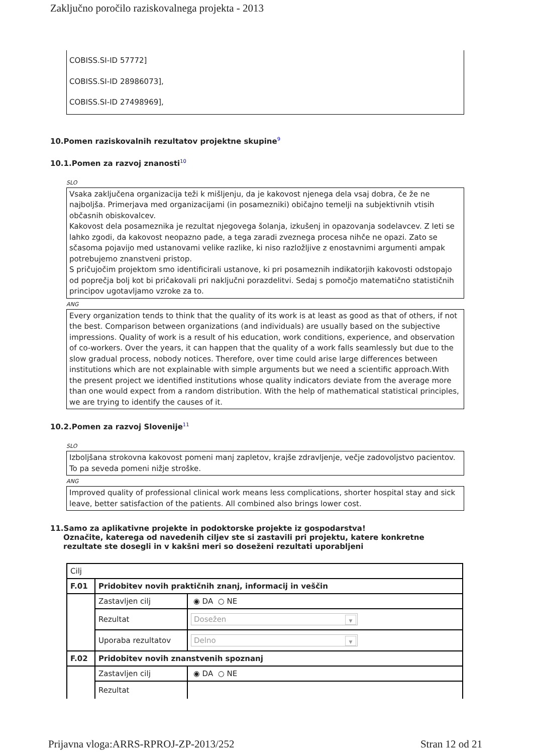Zaključno poročilo raziskovalnega projekta - 2013
COBISS.SI-ID 57772]
COBISS.SI-ID 28986073],
COBISS.SI-ID 27498969],
10.Pomen raziskovalnih rezultatov projektne skupine<sup>9</sup>
10.1.Pomen za razvoj znanosti<sup>10</sup>
SLO
Vsaka zaključena organizacija teži k mišljenju, da je kakovost njenega dela vsaj dobra, če že ne najboljša. Primerjava med organizacijami (in posamezniki) običajno temelji na subjektivnih vtisih občasnih obiskovalcev.
Kakovost dela posameznika je rezultat njegovega šolanja, izkušenj in opazovanja sodelavcev. Z leti se lahko zgodi, da kakovost neopazno pade, a tega zaradi zveznega procesa nihče ne opazi. Zato se sčasoma pojavijo med ustanovami velike razlike, ki niso razložljive z enostavnimi argumenti ampak potrebujemo znanstveni pristop.
S pričujočim projektom smo identificirali ustanove, ki pri posameznih indikatorjih kakovosti odstopajo od poprečja bolj kot bi pričakovali pri naključni porazdelitvi. Sedaj s pomočjo matematično statističnih principov ugotavljamo vzroke za to.
ANG
Every organization tends to think that the quality of its work is at least as good as that of others, if not the best. Comparison between organizations (and individuals) are usually based on the subjective impressions. Quality of work is a result of his education, work conditions, experience, and observation of co-workers. Over the years, it can happen that the quality of a work falls seamlessly but due to the slow gradual process, nobody notices. Therefore, over time could arise large differences between institutions which are not explainable with simple arguments but we need a scientific approach.With the present project we identified institutions whose quality indicators deviate from the average more than one would expect from a random distribution. With the help of mathematical statistical principles, we are trying to identify the causes of it.
10.2.Pomen za razvoj Slovenije<sup>11</sup>
SLO
Izboljšana strokovna kakovost pomeni manj zapletov, krajše zdravljenje, večje zadovoljstvo pacientov. To pa seveda pomeni nižje stroške.
ANG
Improved quality of professional clinical work means less complications, shorter hospital stay and sick leave, better satisfaction of the patients. All combined also brings lower cost.
11.Samo za aplikativne projekte in podoktorske projekte iz gospodarstva!
Označite, katerega od navedenih ciljev ste si zastavili pri projektu, katere konkretne
rezultate ste dosegli in v kakšni meri so doseženi rezultati uporabljeni
| Cilj | | |
| F.01 | Pridobitev novih praktičnih znanj, informacij in veščin | |
| | Zastavljen cilj | ◉ DA ○ NE |
| | Rezultat | Dosežen ▼ |
| | Uporaba rezultatov | Delno ▼ |
| F.02 | Pridobitev novih znanstvenih spoznanj | |
| | Zastavljen cilj | ◉ DA ○ NE |
| | Rezultat | |
Prijavna vloga:ARRS-RPROJ-ZP-2013/252 Stran 12 od 21